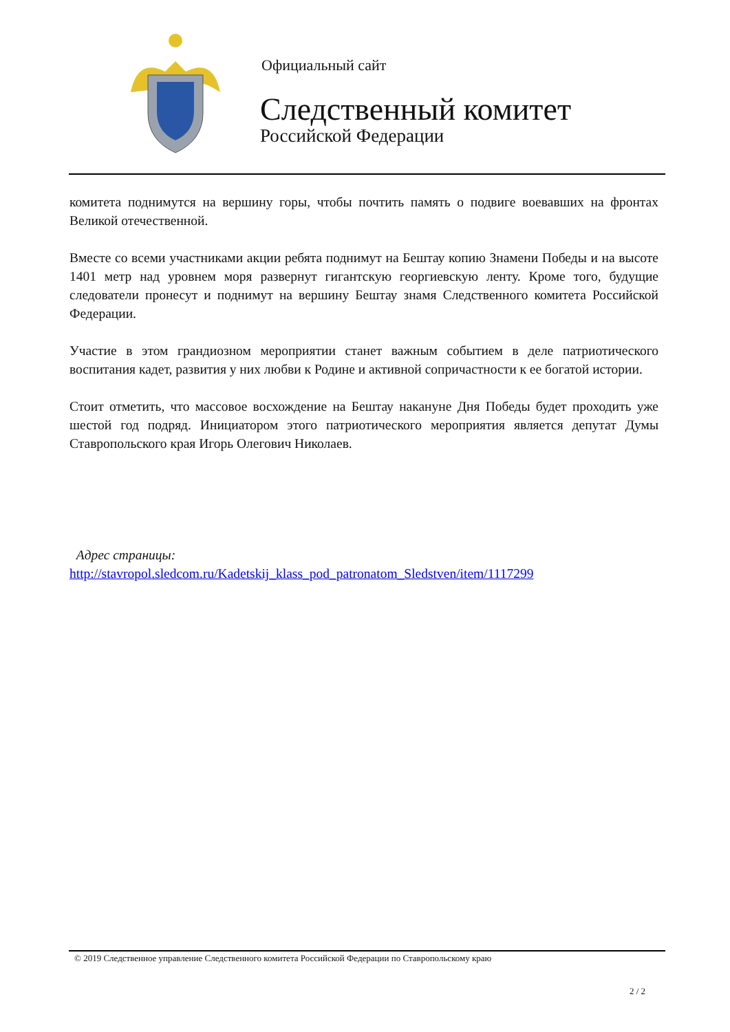Официальный сайт
Следственный комитет
Российской Федерации
комитета поднимутся на вершину горы, чтобы почтить память о подвиге воевавших на фронтах Великой отечественной.
Вместе со всеми участниками акции ребята поднимут на Бештау копию Знамени Победы и на высоте 1401 метр над уровнем моря развернут гигантскую георгиевскую ленту. Кроме того, будущие следователи пронесут и поднимут на вершину Бештау знамя Следственного комитета Российской Федерации.
Участие в этом грандиозном мероприятии станет важным событием в деле патриотического воспитания кадет, развития у них любви к Родине и активной сопричастности к ее богатой истории.
Стоит отметить, что массовое восхождение на Бештау накануне Дня Победы будет проходить уже шестой год подряд. Инициатором этого патриотического мероприятия является депутат Думы Ставропольского края Игорь Олегович Николаев.
Адрес страницы:
http://stavropol.sledcom.ru/Kadetskij_klass_pod_patronatom_Sledstven/item/1117299
© 2019 Следственное управление Следственного комитета Российской Федерации по Ставропольскому краю
2 / 2